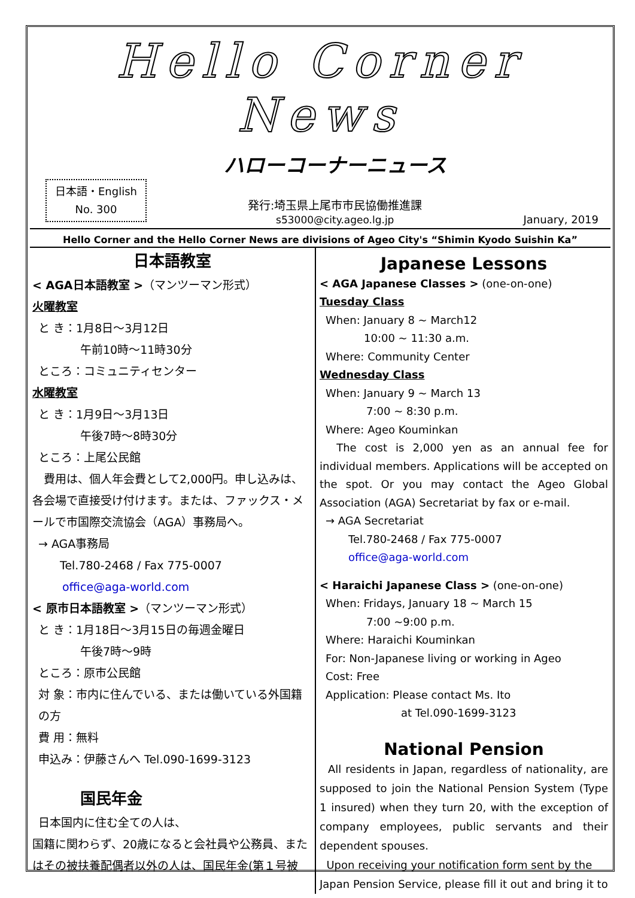Hello Corner News
日本語・English
No. 300
ハローコーナーニュース
発行:埼玉県上尾市市民協働推進課
s53000@city.ageo.lg.jp
January, 2019
Hello Corner and the Hello Corner News are divisions of Ageo City's “Shimin Kyodo Suishin Ka”
日本語教室
< AGA日本語教室 >（マンツーマン形式）
火曜教室
と き：1月8日～3月12日
午前10時～11時30分
ところ：コミュニティセンター
水曜教室
と き：1月9日～3月13日
午後7時～8時30分
ところ：上尾公民館
　費用は、個人年会費として2,000円。申し込みは、各会場で直接受け付けます。または、ファックス・メールで市国際交流協会（AGA）事務局へ。
→ AGA事務局
Tel.780-2468 / Fax 775-0007
office@aga-world.com
< 原市日本語教室 >（マンツーマン形式）
と き：1月18日～3月15日の毎週金曜日
午後7時～9時
ところ：原市公民館
対 象：市内に住んでいる、または働いている外国籍の方
費 用：無料
申込み：伊藤さんへ Tel.090-1699-3123
国民年金
日本国内に住む全ての人は、
国籍に関わらず、20歳になると会社員や公務員、またはその被扶養配偶者以外の人は、国民年金(第１号被
Japanese Lessons
< AGA Japanese Classes > (one-on-one)
Tuesday Class
When: January 8 ~ March12
10:00 ~ 11:30 a.m.
Where: Community Center
Wednesday Class
When: January 9 ~ March 13
7:00 ~ 8:30 p.m.
Where: Ageo Kouminkan
The cost is 2,000 yen as an annual fee for individual members. Applications will be accepted on the spot. Or you may contact the Ageo Global Association (AGA) Secretariat by fax or e-mail.
→ AGA Secretariat
Tel.780-2468 / Fax 775-0007
office@aga-world.com
< Haraichi Japanese Class > (one-on-one)
When: Fridays, January 18 ~ March 15
7:00 ~9:00 p.m.
Where: Haraichi Kouminkan
For: Non-Japanese living or working in Ageo
Cost: Free
Application: Please contact Ms. Ito
at Tel.090-1699-3123
National Pension
All residents in Japan, regardless of nationality, are supposed to join the National Pension System (Type 1 insured) when they turn 20, with the exception of company employees, public servants and their dependent spouses.
Upon receiving your notification form sent by the Japan Pension Service, please fill it out and bring it to